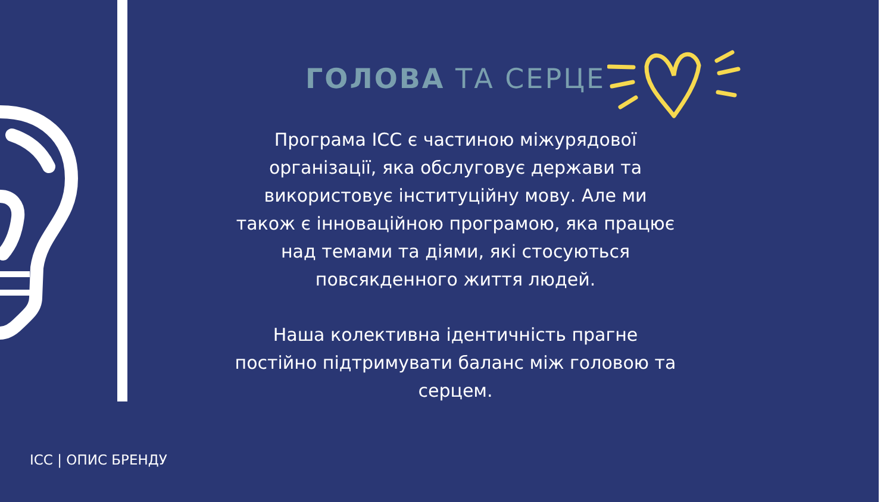ГОЛОВА ТА СЕРЦЕ
Програма ICC є частиною міжурядової організації, яка обслуговує держави та використовує інституційну мову. Але ми також є інноваційною програмою, яка працює над темами та діями, які стосуються повсякденного життя людей.
Наша колективна ідентичність прагне постійно підтримувати баланс між головою та серцем.
ICC | ОПИС БРЕНДУ